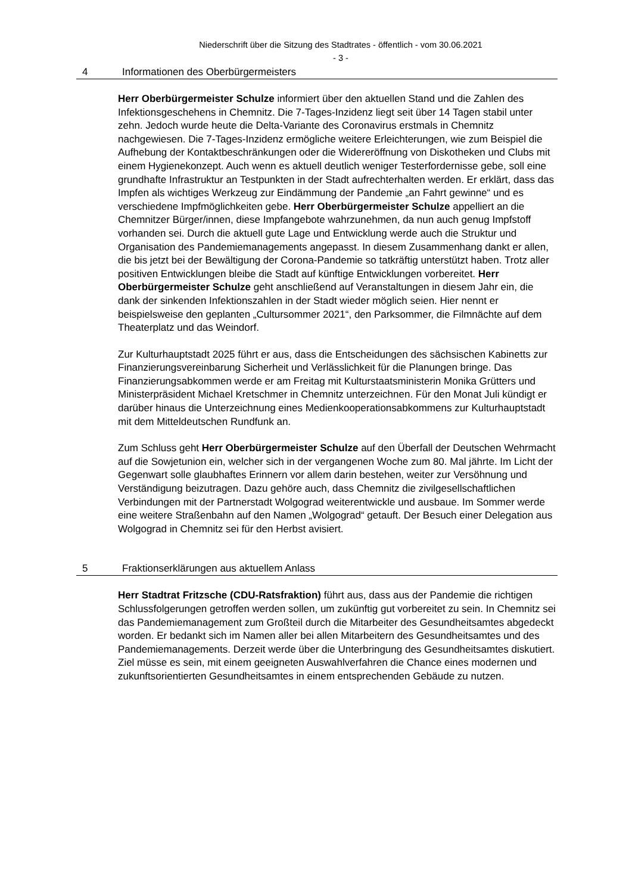Niederschrift über die Sitzung des Stadtrates - öffentlich - vom 30.06.2021
- 3 -
4 Informationen des Oberbürgermeisters
Herr Oberbürgermeister Schulze informiert über den aktuellen Stand und die Zahlen des Infektionsgeschehens in Chemnitz. Die 7-Tages-Inzidenz liegt seit über 14 Tagen stabil unter zehn. Jedoch wurde heute die Delta-Variante des Coronavirus erstmals in Chemnitz nachgewiesen. Die 7-Tages-Inzidenz ermögliche weitere Erleichterungen, wie zum Beispiel die Aufhebung der Kontaktbeschränkungen oder die Widereröffnung von Diskotheken und Clubs mit einem Hygienekonzept. Auch wenn es aktuell deutlich weniger Testerfordernisse gebe, soll eine grundhafte Infrastruktur an Testpunkten in der Stadt aufrechterhalten werden. Er erklärt, dass das Impfen als wichtiges Werkzeug zur Eindämmung der Pandemie „an Fahrt gewinne“ und es verschiedene Impfmöglichkeiten gebe. Herr Oberbürgermeister Schulze appelliert an die Chemnitzer Bürger/innen, diese Impfangebote wahrzunehmen, da nun auch genug Impfstoff vorhanden sei. Durch die aktuell gute Lage und Entwicklung werde auch die Struktur und Organisation des Pandemiemanagements angepasst. In diesem Zusammenhang dankt er allen, die bis jetzt bei der Bewältigung der Corona-Pandemie so tatkräftig unterstützt haben. Trotz aller positiven Entwicklungen bleibe die Stadt auf künftige Entwicklungen vorbereitet. Herr Oberbürgermeister Schulze geht anschließend auf Veranstaltungen in diesem Jahr ein, die dank der sinkenden Infektionszahlen in der Stadt wieder möglich seien. Hier nennt er beispielsweise den geplanten „Cultursommer 2021“, den Parksommer, die Filmnächte auf dem Theaterplatz und das Weindorf.
Zur Kulturhauptstadt 2025 führt er aus, dass die Entscheidungen des sächsischen Kabinetts zur Finanzierungsvereinbarung Sicherheit und Verlässlichkeit für die Planungen bringe. Das Finanzierungsabkommen werde er am Freitag mit Kulturstaatsministerin Monika Grütters und Ministerpräsident Michael Kretschmer in Chemnitz unterzeichnen. Für den Monat Juli kündigt er darüber hinaus die Unterzeichnung eines Medienkooperationsabkommens zur Kulturhauptstadt mit dem Mitteldeutschen Rundfunk an.
Zum Schluss geht Herr Oberbürgermeister Schulze auf den Überfall der Deutschen Wehrmacht auf die Sowjetunion ein, welcher sich in der vergangenen Woche zum 80. Mal jährte. Im Licht der Gegenwart solle glaubhaftes Erinnern vor allem darin bestehen, weiter zur Versöhnung und Verständigung beizutragen. Dazu gehöre auch, dass Chemnitz die zivilgesellschaftlichen Verbindungen mit der Partnerstadt Wolgograd weiterentwickle und ausbaue. Im Sommer werde eine weitere Straßenbahn auf den Namen „Wolgograd“ getauft. Der Besuch einer Delegation aus Wolgograd in Chemnitz sei für den Herbst avisiert.
5 Fraktionserklärungen aus aktuellem Anlass
Herr Stadtrat Fritzsche (CDU-Ratsfraktion) führt aus, dass aus der Pandemie die richtigen Schlussfolgerungen getroffen werden sollen, um zukünftig gut vorbereitet zu sein. In Chemnitz sei das Pandemiemanagement zum Großteil durch die Mitarbeiter des Gesundheitsamtes abgedeckt worden. Er bedankt sich im Namen aller bei allen Mitarbeitern des Gesundheitsamtes und des Pandemiemanagements. Derzeit werde über die Unterbringung des Gesundheitsamtes diskutiert. Ziel müsse es sein, mit einem geeigneten Auswahlverfahren die Chance eines modernen und zukunftsorientierten Gesundheitsamtes in einem entsprechenden Gebäude zu nutzen.